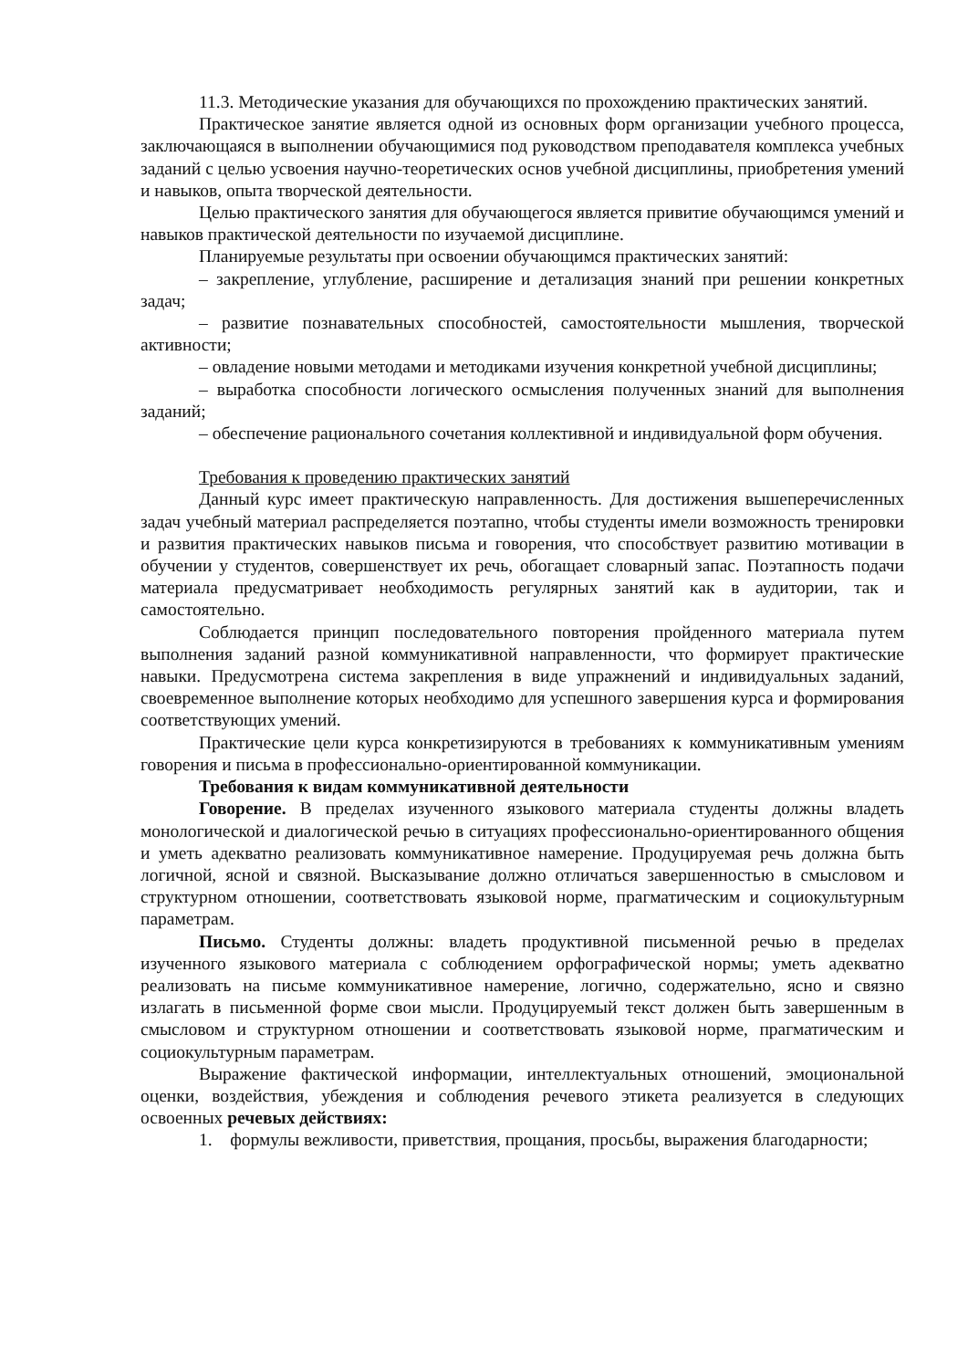11.3. Методические указания для обучающихся по прохождению практических занятий.
Практическое занятие является одной из основных форм организации учебного процесса, заключающаяся в выполнении обучающимися под руководством преподавателя комплекса учебных заданий с целью усвоения научно-теоретических основ учебной дисциплины, приобретения умений и навыков, опыта творческой деятельности.
Целью практического занятия для обучающегося является привитие обучающимся умений и навыков практической деятельности по изучаемой дисциплине.
Планируемые результаты при освоении обучающимся практических занятий:
– закрепление, углубление, расширение и детализация знаний при решении конкретных задач;
– развитие познавательных способностей, самостоятельности мышления, творческой активности;
– овладение новыми методами и методиками изучения конкретной учебной дисциплины;
– выработка способности логического осмысления полученных знаний для выполнения заданий;
– обеспечение рационального сочетания коллективной и индивидуальной форм обучения.
Требования к проведению практических занятий
Данный курс имеет практическую направленность. Для достижения вышеперечисленных задач учебный материал распределяется поэтапно, чтобы студенты имели возможность тренировки и развития практических навыков письма и говорения, что способствует развитию мотивации в обучении у студентов, совершенствует их речь, обогащает словарный запас. Поэтапность подачи материала предусматривает необходимость регулярных занятий как в аудитории, так и самостоятельно.
Соблюдается принцип последовательного повторения пройденного материала путем выполнения заданий разной коммуникативной направленности, что формирует практические навыки. Предусмотрена система закрепления в виде упражнений и индивидуальных заданий, своевременное выполнение которых необходимо для успешного завершения курса и формирования соответствующих умений.
Практические цели курса конкретизируются в требованиях к коммуникативным умениям говорения и письма в профессионально-ориентированной коммуникации.
Требования к видам коммуникативной деятельности
Говорение. В пределах изученного языкового материала студенты должны владеть монологической и диалогической речью в ситуациях профессионально-ориентированного общения и уметь адекватно реализовать коммуникативное намерение. Продуцируемая речь должна быть логичной, ясной и связной. Высказывание должно отличаться завершенностью в смысловом и структурном отношении, соответствовать языковой норме, прагматическим и социокультурным параметрам.
Письмо. Студенты должны: владеть продуктивной письменной речью в пределах изученного языкового материала с соблюдением орфографической нормы; уметь адекватно реализовать на письме коммуникативное намерение, логично, содержательно, ясно и связно излагать в письменной форме свои мысли. Продуцируемый текст должен быть завершенным в смысловом и структурном отношении и соответствовать языковой норме, прагматическим и социокультурным параметрам.
Выражение фактической информации, интеллектуальных отношений, эмоциональной оценки, воздействия, убеждения и соблюдения речевого этикета реализуется в следующих освоенных речевых действиях:
1. формулы вежливости, приветствия, прощания, просьбы, выражения благодарности;